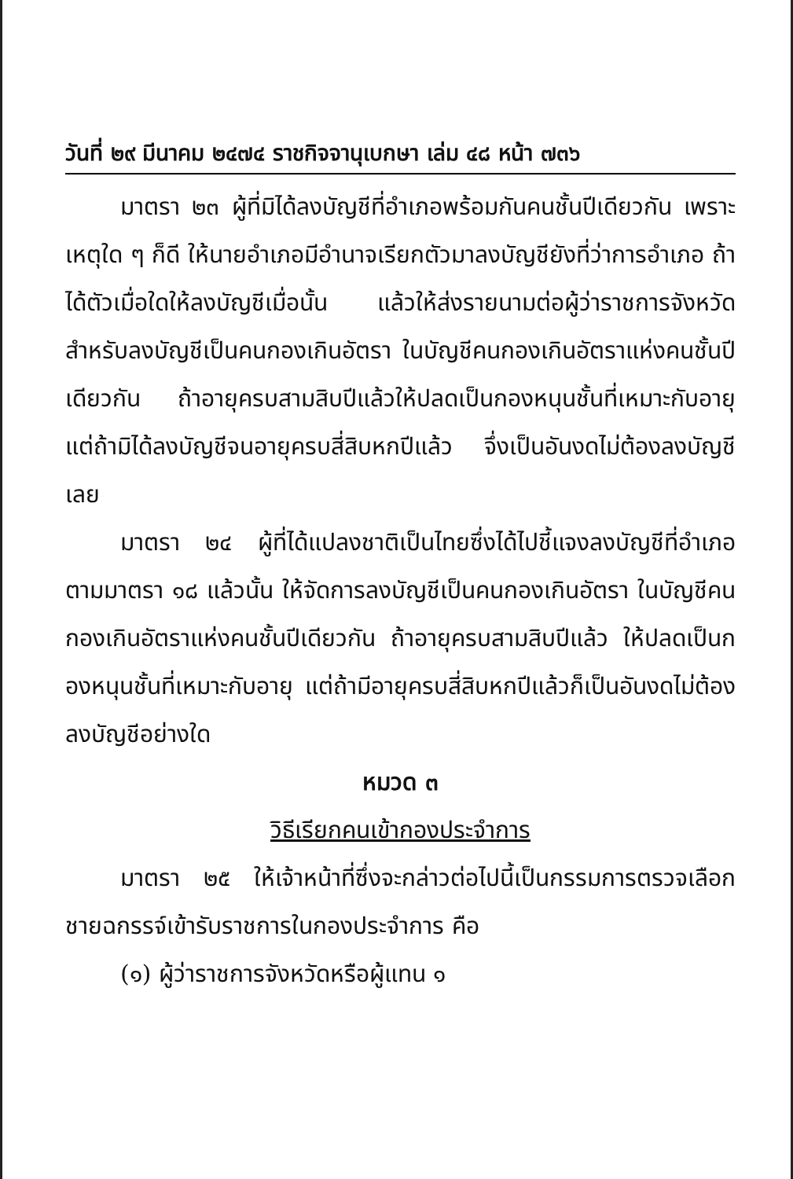วันที่ ๒๙ มีนาคม ๒๔๗๔ ราชกิจจานุเบกษา เล่ม ๔๘ หน้า ๗๓๖
มาตรา ๒๓ ผู้ที่มิได้ลงบัญชีที่อำเภอพร้อมกันคนชั้นปีเดียวกัน เพราะเหตุใด ๆ ก็ดี ให้นายอำเภอมีอำนาจเรียกตัวมาลงบัญชียังที่ว่าการอำเภอ ถ้าได้ตัวเมื่อใดให้ลงบัญชีเมื่อนั้น แล้วให้ส่งรายนามต่อผู้ว่าราชการจังหวัดสำหรับลงบัญชีเป็นคนกองเกินอัตรา ในบัญชีคนกองเกินอัตราแห่งคนชั้นปีเดียวกัน ถ้าอายุครบสามสิบปีแล้วให้ปลดเป็นกองหนุนชั้นที่เหมาะกับอายุ แต่ถ้ามิได้ลงบัญชีจนอายุครบสี่สิบหกปีแล้ว จึ่งเป็นอันงดไม่ต้องลงบัญชีเลย
มาตรา ๒๔ ผู้ที่ได้แปลงชาติเป็นไทยซึ่งได้ไปชี้แจงลงบัญชีที่อำเภอตามมาตรา ๑๘ แล้วนั้น ให้จัดการลงบัญชีเป็นคนกองเกินอัตรา ในบัญชีคนกองเกินอัตราแห่งคนชั้นปีเดียวกัน ถ้าอายุครบสามสิบปีแล้ว ให้ปลดเป็นกองหนุนชั้นที่เหมาะกับอายุ แต่ถ้ามีอายุครบสี่สิบหกปีแล้วก็เป็นอันงดไม่ต้องลงบัญชีอย่างใด
หมวด ๓
วิธีเรียกคนเข้ากองประจำการ
มาตรา ๒๕ ให้เจ้าหน้าที่ซึ่งจะกล่าวต่อไปนี้เป็นกรรมการตรวจเลือกชายฉกรรจ์เข้ารับราชการในกองประจำการ คือ
(๑) ผู้ว่าราชการจังหวัดหรือผู้แทน ๑